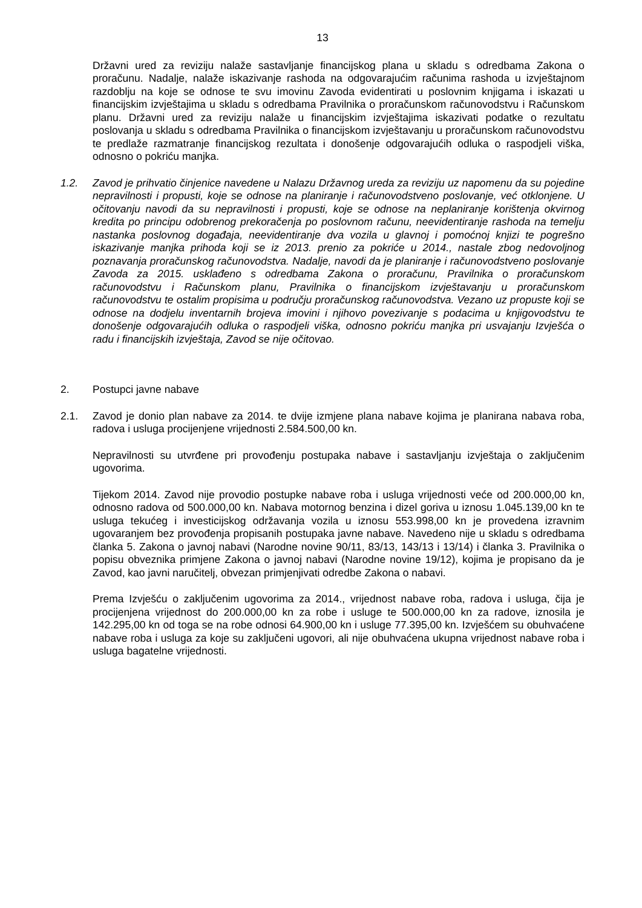13
Državni ured za reviziju nalaže sastavljanje financijskog plana u skladu s odredbama Zakona o proračunu. Nadalje, nalaže iskazivanje rashoda na odgovarajućim računima rashoda u izvještajnom razdoblju na koje se odnose te svu imovinu Zavoda evidentirati u poslovnim knjigama i iskazati u financijskim izvještajima u skladu s odredbama Pravilnika o proračunskom računovodstvu i Računskom planu. Državni ured za reviziju nalaže u financijskim izvještajima iskazivati podatke o rezultatu poslovanja u skladu s odredbama Pravilnika o financijskom izvještavanju u proračunskom računovodstvu te predlaže razmatranje financijskog rezultata i donošenje odgovarajućih odluka o raspodjeli viška, odnosno o pokriću manjka.
1.2. Zavod je prihvatio činjenice navedene u Nalazu Državnog ureda za reviziju uz napomenu da su pojedine nepravilnosti i propusti, koje se odnose na planiranje i računovodstveno poslovanje, već otklonjene. U očitovanju navodi da su nepravilnosti i propusti, koje se odnose na neplaniranje korištenja okvirnog kredita po principu odobrenog prekoračenja po poslovnom računu, neevidentiranje rashoda na temelju nastanka poslovnog događaja, neevidentiranje dva vozila u glavnoj i pomoćnoj knjizi te pogrešno iskazivanje manjka prihoda koji se iz 2013. prenio za pokriće u 2014., nastale zbog nedovoljnog poznavanja proračunskog računovodstva. Nadalje, navodi da je planiranje i računovodstveno poslovanje Zavoda za 2015. usklađeno s odredbama Zakona o proračunu, Pravilnika o proračunskom računovodstvu i Računskom planu, Pravilnika o financijskom izvještavanju u proračunskom računovodstvu te ostalim propisima u području proračunskog računovodstva. Vezano uz propuste koji se odnose na dodjelu inventarnih brojeva imovini i njihovo povezivanje s podacima u knjigovodstvu te donošenje odgovarajućih odluka o raspodjeli viška, odnosno pokriću manjka pri usvajanju Izvješća o radu i financijskih izvještaja, Zavod se nije očitovao.
2. Postupci javne nabave
2.1. Zavod je donio plan nabave za 2014. te dvije izmjene plana nabave kojima je planirana nabava roba, radova i usluga procijenjene vrijednosti 2.584.500,00 kn.
Nepravilnosti su utvrđene pri provođenju postupaka nabave i sastavljanju izvještaja o zaključenim ugovorima.
Tijekom 2014. Zavod nije provodio postupke nabave roba i usluga vrijednosti veće od 200.000,00 kn, odnosno radova od 500.000,00 kn. Nabava motornog benzina i dizel goriva u iznosu 1.045.139,00 kn te usluga tekućeg i investicijskog održavanja vozila u iznosu 553.998,00 kn je provedena izravnim ugovaranjem bez provođenja propisanih postupaka javne nabave. Navedeno nije u skladu s odredbama članka 5. Zakona o javnoj nabavi (Narodne novine 90/11, 83/13, 143/13 i 13/14) i članka 3. Pravilnika o popisu obveznika primjene Zakona o javnoj nabavi (Narodne novine 19/12), kojima je propisano da je Zavod, kao javni naručitelj, obvezan primjenjivati odredbe Zakona o nabavi.
Prema Izvješću o zaključenim ugovorima za 2014., vrijednost nabave roba, radova i usluga, čija je procijenjena vrijednost do 200.000,00 kn za robe i usluge te 500.000,00 kn za radove, iznosila je 142.295,00 kn od toga se na robe odnosi 64.900,00 kn i usluge 77.395,00 kn. Izvješćem su obuhvaćene nabave roba i usluga za koje su zaključeni ugovori, ali nije obuhvaćena ukupna vrijednost nabave roba i usluga bagatelne vrijednosti.